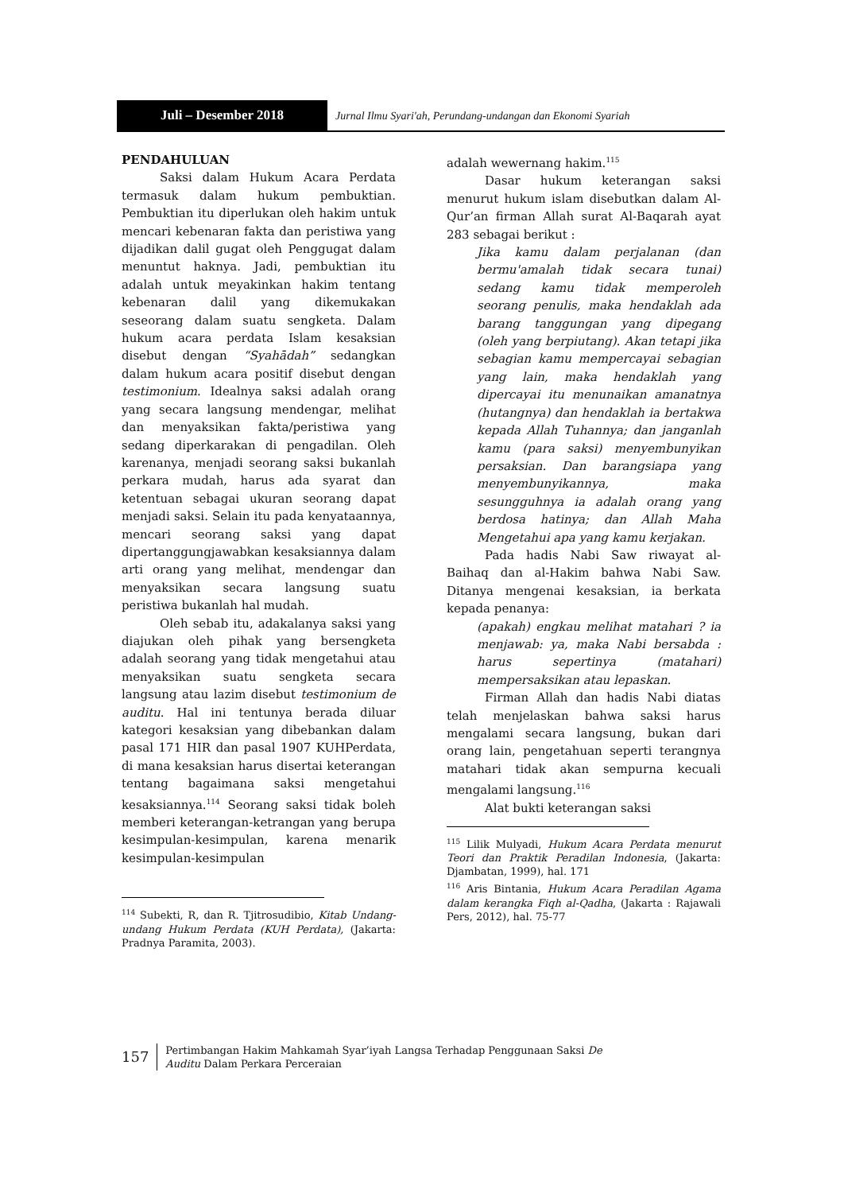Juli – Desember 2018
Jurnal Ilmu Syari'ah, Perundang-undangan dan Ekonomi Syariah
PENDAHULUAN
Saksi dalam Hukum Acara Perdata termasuk dalam hukum pembuktian. Pembuktian itu diperlukan oleh hakim untuk mencari kebenaran fakta dan peristiwa yang dijadikan dalil gugat oleh Penggugat dalam menuntut haknya. Jadi, pembuktian itu adalah untuk meyakinkan hakim tentang kebenaran dalil yang dikemukakan seseorang dalam suatu sengketa. Dalam hukum acara perdata Islam kesaksian disebut dengan “Syahādah” sedangkan dalam hukum acara positif disebut dengan testimonium. Idealnya saksi adalah orang yang secara langsung mendengar, melihat dan menyaksikan fakta/peristiwa yang sedang diperkarakan di pengadilan. Oleh karenanya, menjadi seorang saksi bukanlah perkara mudah, harus ada syarat dan ketentuan sebagai ukuran seorang dapat menjadi saksi. Selain itu pada kenyataannya, mencari seorang saksi yang dapat dipertanggungjawabkan kesaksiannya dalam arti orang yang melihat, mendengar dan menyaksikan secara langsung suatu peristiwa bukanlah hal mudah.
Oleh sebab itu, adakalanya saksi yang diajukan oleh pihak yang bersengketa adalah seorang yang tidak mengetahui atau menyaksikan suatu sengketa secara langsung atau lazim disebut testimonium de auditu. Hal ini tentunya berada diluar kategori kesaksian yang dibebankan dalam pasal 171 HIR dan pasal 1907 KUHPerdata, di mana kesaksian harus disertai keterangan tentang bagaimana saksi mengetahui kesaksiannya.<sup>114</sup> Seorang saksi tidak boleh memberi keterangan-ketrangan yang berupa kesimpulan-kesimpulan, karena menarik kesimpulan-kesimpulan
<sup>114</sup> Subekti, R, dan R. Tjitrosudibio, Kitab Undang-undang Hukum Perdata (KUH Perdata), (Jakarta: Pradnya Paramita, 2003).
adalah wewernang hakim.<sup>115</sup>
Dasar hukum keterangan saksi menurut hukum islam disebutkan dalam Al-Qur’an firman Allah surat Al-Baqarah ayat 283 sebagai berikut :
Jika kamu dalam perjalanan (dan bermu'amalah tidak secara tunai) sedang kamu tidak memperoleh seorang penulis, maka hendaklah ada barang tanggungan yang dipegang (oleh yang berpiutang). Akan tetapi jika sebagian kamu mempercayai sebagian yang lain, maka hendaklah yang dipercayai itu menunaikan amanatnya (hutangnya) dan hendaklah ia bertakwa kepada Allah Tuhannya; dan janganlah kamu (para saksi) menyembunyikan persaksian. Dan barangsiapa yang menyembunyikannya, maka sesungguhnya ia adalah orang yang berdosa hatinya; dan Allah Maha Mengetahui apa yang kamu kerjakan.
Pada hadis Nabi Saw riwayat al-Baihaq dan al-Hakim bahwa Nabi Saw. Ditanya mengenai kesaksian, ia berkata kepada penanya:
(apakah) engkau melihat matahari ? ia menjawab: ya, maka Nabi bersabda : harus sepertinya (matahari) mempersaksikan atau lepaskan.
Firman Allah dan hadis Nabi diatas telah menjelaskan bahwa saksi harus mengalami secara langsung, bukan dari orang lain, pengetahuan seperti terangnya matahari tidak akan sempurna kecuali mengalami langsung.<sup>116</sup>
Alat bukti keterangan saksi
<sup>115</sup> Lilik Mulyadi, Hukum Acara Perdata menurut Teori dan Praktik Peradilan Indonesia, (Jakarta: Djambatan, 1999), hal. 171
<sup>116</sup> Aris Bintania, Hukum Acara Peradilan Agama dalam kerangka Fiqh al-Qadha, (Jakarta : Rajawali Pers, 2012), hal. 75-77
157
Pertimbangan Hakim Mahkamah Syar’iyah Langsa Terhadap Penggunaan Saksi De
Auditu Dalam Perkara Perceraian